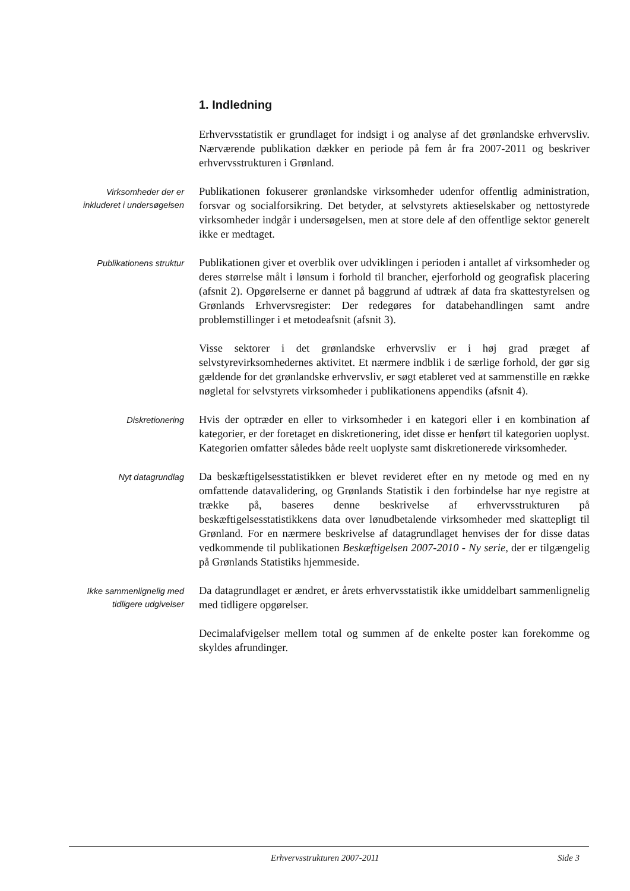1. Indledning
Erhvervsstatistik er grundlaget for indsigt i og analyse af det grønlandske erhvervsliv. Nærværende publikation dækker en periode på fem år fra 2007-2011 og beskriver erhvervsstrukturen i Grønland.
Virksomheder der er
inkluderet i undersøgelsen
Publikationen fokuserer grønlandske virksomheder udenfor offentlig administration, forsvar og socialforsikring. Det betyder, at selvstyrets aktieselskaber og nettostyrede virksomheder indgår i undersøgelsen, men at store dele af den offentlige sektor generelt ikke er medtaget.
Publikationens struktur
Publikationen giver et overblik over udviklingen i perioden i antallet af virksomheder og deres størrelse målt i lønsum i forhold til brancher, ejerforhold og geografisk placering (afsnit 2). Opgørelserne er dannet på baggrund af udtræk af data fra skattestyrelsen og Grønlands Erhvervsregister: Der redegøres for databehandlingen samt andre problemstillinger i et metodeafsnit (afsnit 3).
Visse sektorer i det grønlandske erhvervsliv er i høj grad præget af selvstyrevirksomhedernes aktivitet. Et nærmere indblik i de særlige forhold, der gør sig gældende for det grønlandske erhvervsliv, er søgt etableret ved at sammenstille en række nøgletal for selvstyrets virksomheder i publikationens appendiks (afsnit 4).
Diskretionering
Hvis der optræder en eller to virksomheder i en kategori eller i en kombination af kategorier, er der foretaget en diskretionering, idet disse er henført til kategorien uoplyst. Kategorien omfatter således både reelt uoplyste samt diskretionerede virksomheder.
Nyt datagrundlag
Da beskæftigelsesstatistikken er blevet revideret efter en ny metode og med en ny omfattende datavalidering, og Grønlands Statistik i den forbindelse har nye registre at trække på, baseres denne beskrivelse af erhvervsstrukturen på beskæftigelsesstatistikkens data over lønudbetalende virksomheder med skattepligt til Grønland. For en nærmere beskrivelse af datagrundlaget henvises der for disse datas vedkommende til publikationen Beskæftigelsen 2007-2010 - Ny serie, der er tilgængelig på Grønlands Statistiks hjemmeside.
Ikke sammenlignelig med
tidligere udgivelser
Da datagrundlaget er ændret, er årets erhvervsstatistik ikke umiddelbart sammenlignelig med tidligere opgørelser.
Decimalafvigelser mellem total og summen af de enkelte poster kan forekomme og skyldes afrundinger.
Erhvervsstrukturen 2007-2011 Side 3